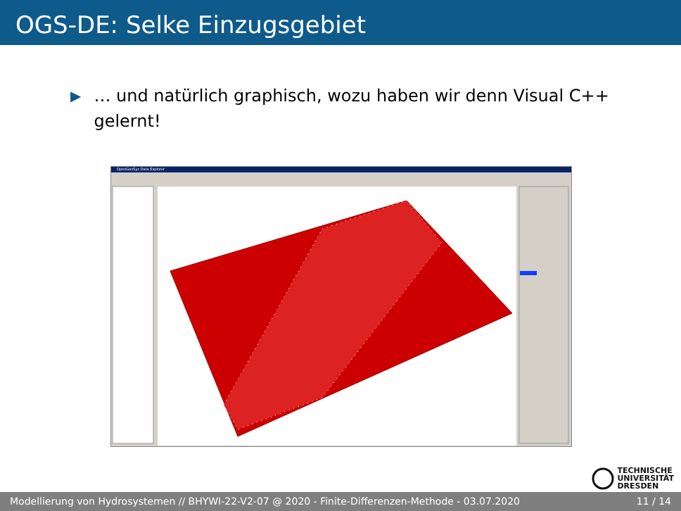OGS-DE: Selke Einzugsgebiet
▶
… und natürlich graphisch, wozu haben wir denn Visual C++ gelernt!
OpenGeoSys Data Explorer
TECHNISCHE
UNIVERSITÄT
DRESDEN
Modellierung von Hydrosystemen // BHYWI-22-V2-07 @ 2020 - Finite-Differenzen-Methode - 03.07.2020 11 / 14